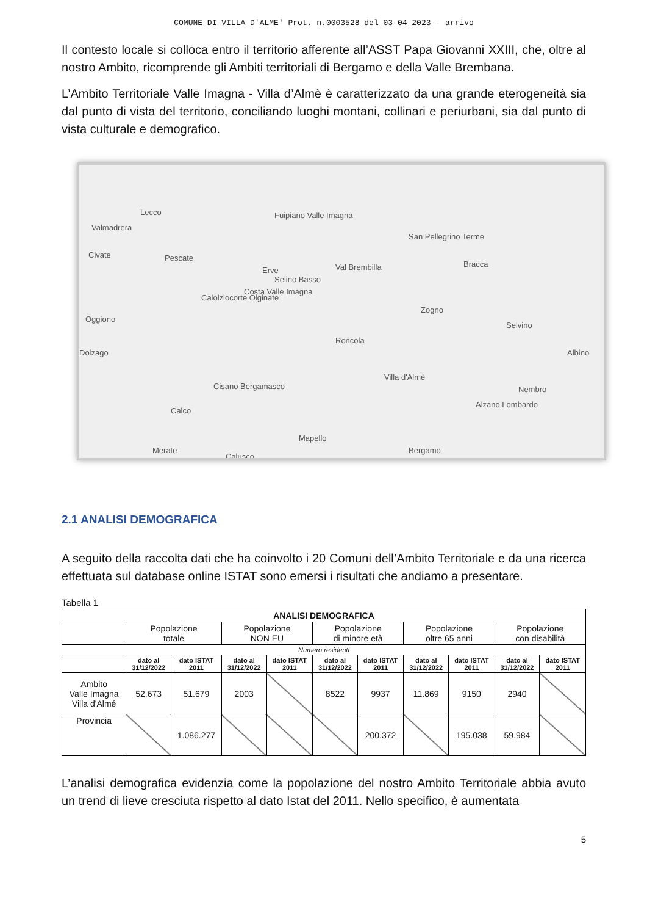COMUNE DI VILLA D'ALME' Prot. n.0003528 del 03-04-2023 - arrivo
Il contesto locale si colloca entro il territorio afferente all’ASST Papa Giovanni XXIII, che, oltre al nostro Ambito, ricomprende gli Ambiti territoriali di Bergamo e della Valle Brembana.
L’Ambito Territoriale Valle Imagna - Villa d’Almè è caratterizzato da una grande eterogeneità sia dal punto di vista del territorio, conciliando luoghi montani, collinari e periurbani, sia dal punto di vista culturale e demografico.
Lecco
Valmadrera
Civate Pescate
Erve
Fuipiano Valle Imagna
Selino Basso
Costa Valle Imagna
Val Brembilla
San Pellegrino Terme
Bracca
Calolziocorte Olginate
Oggiono
Zogno
Selvino
Dolzago
Roncola
Albino
Villa d'Almè
Cisano Bergamasco Nembro
Alzano Lombardo
Calco
Mapello
Merate Bergamo
Calusco
2.1 ANALISI DEMOGRAFICA
A seguito della raccolta dati che ha coinvolto i 20 Comuni dell’Ambito Territoriale e da una ricerca effettuata sul database online ISTAT sono emersi i risultati che andiamo a presentare.
Tabella 1
| ANALISI DEMOGRAFICA | | | | | | | | | | |
| --- | --- | --- | --- | --- | --- | --- | --- | --- | --- | --- |
| | Popolazione totale | | Popolazione NON EU | | Popolazione di minore età | | Popolazione oltre 65 anni | | Popolazione con disabilità | |
| Numero residenti | | | | | | | | | | |
| | dato al 31/12/2022 | dato ISTAT 2011 | dato al 31/12/2022 | dato ISTAT 2011 | dato al 31/12/2022 | dato ISTAT 2011 | dato al 31/12/2022 | dato ISTAT 2011 | dato al 31/12/2022 | dato ISTAT 2011 |
| Ambito Valle Imagna Villa d'Almé | 52.673 | 51.679 | 2003 | | 8522 | 9937 | 11.869 | 9150 | 2940 | |
| Provincia | | 1.086.277 | | | | 200.372 | | 195.038 | 59.984 | |
L’analisi demografica evidenzia come la popolazione del nostro Ambito Territoriale abbia avuto un trend di lieve cresciuta rispetto al dato Istat del 2011. Nello specifico, è aumentata
5